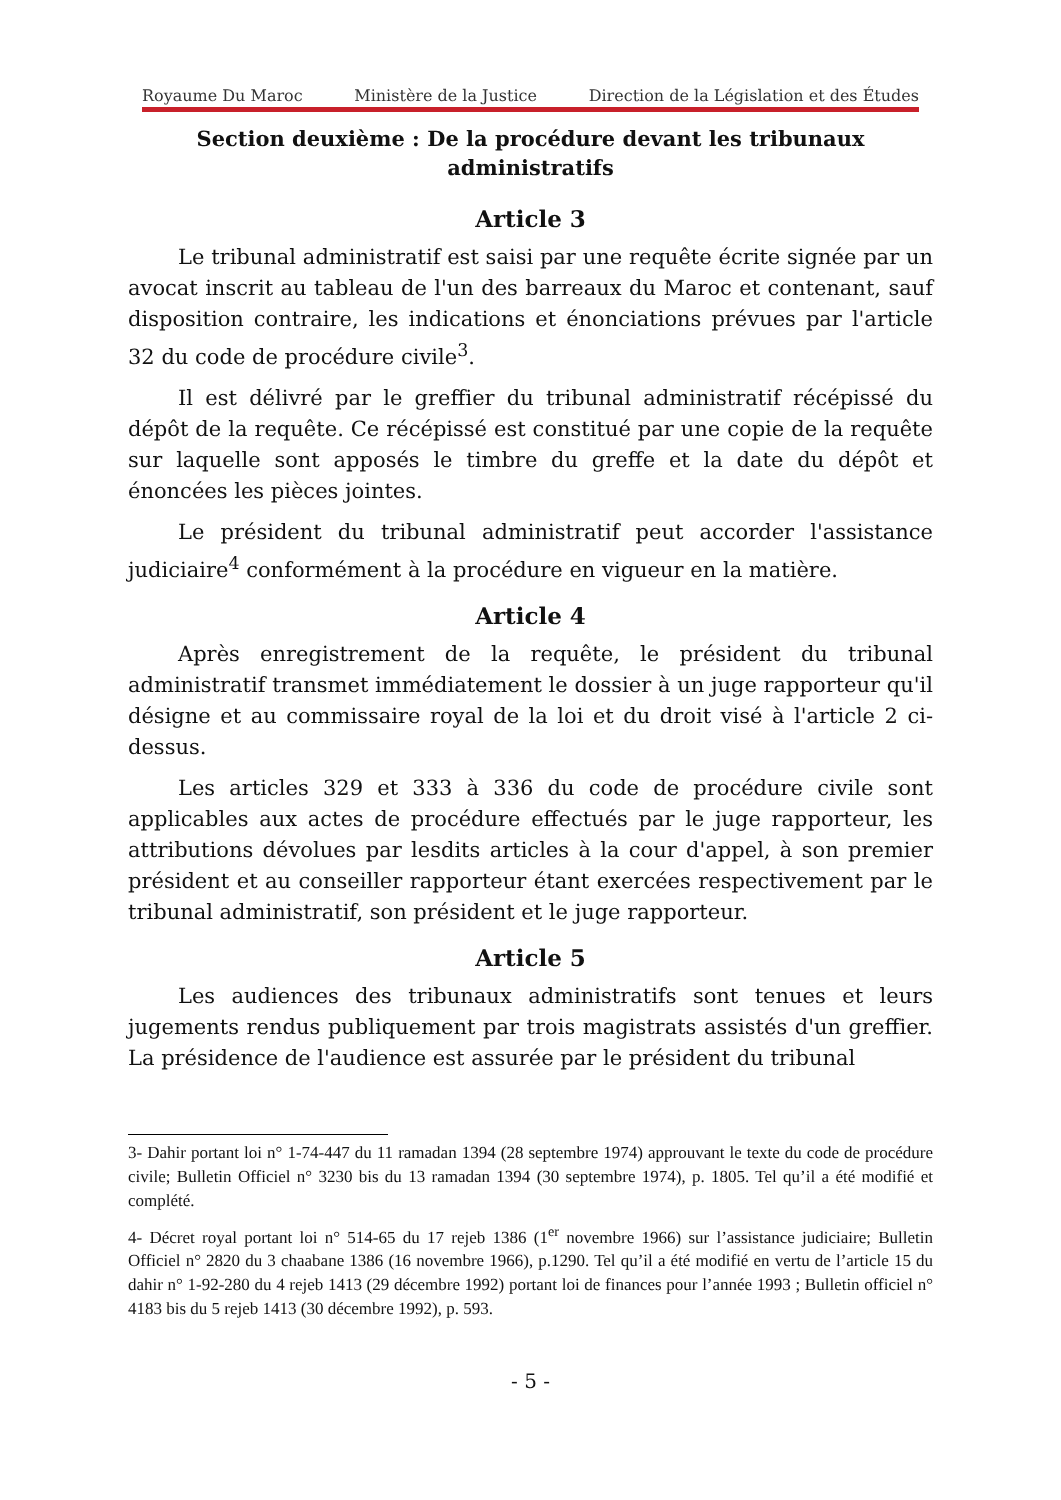Royaume Du Maroc Ministère de la Justice Direction de la Législation et des Études
Section deuxième : De la procédure devant les tribunaux administratifs
Article 3
Le tribunal administratif est saisi par une requête écrite signée par un avocat inscrit au tableau de l'un des barreaux du Maroc et contenant, sauf disposition contraire, les indications et énonciations prévues par l'article 32 du code de procédure civile<sup>3</sup>.
Il est délivré par le greffier du tribunal administratif récépissé du dépôt de la requête. Ce récépissé est constitué par une copie de la requête sur laquelle sont apposés le timbre du greffe et la date du dépôt et énoncées les pièces jointes.
Le président du tribunal administratif peut accorder l'assistance judiciaire<sup>4</sup> conformément à la procédure en vigueur en la matière.
Article 4
Après enregistrement de la requête, le président du tribunal administratif transmet immédiatement le dossier à un juge rapporteur qu'il désigne et au commissaire royal de la loi et du droit visé à l'article 2 ci-dessus.
Les articles 329 et 333 à 336 du code de procédure civile sont applicables aux actes de procédure effectués par le juge rapporteur, les attributions dévolues par lesdits articles à la cour d'appel, à son premier président et au conseiller rapporteur étant exercées respectivement par le tribunal administratif, son président et le juge rapporteur.
Article 5
Les audiences des tribunaux administratifs sont tenues et leurs jugements rendus publiquement par trois magistrats assistés d'un greffier. La présidence de l'audience est assurée par le président du tribunal
3- Dahir portant loi n° 1-74-447 du 11 ramadan 1394 (28 septembre 1974) approuvant le texte du code de procédure civile; Bulletin Officiel n° 3230 bis du 13 ramadan 1394 (30 septembre 1974), p. 1805. Tel qu’il a été modifié et complété.
4- Décret royal portant loi n° 514-65 du 17 rejeb 1386 (1<sup>er</sup> novembre 1966) sur l’assistance judiciaire; Bulletin Officiel n° 2820 du 3 chaabane 1386 (16 novembre 1966), p.1290. Tel qu’il a été modifié en vertu de l’article 15 du dahir n° 1-92-280 du 4 rejeb 1413 (29 décembre 1992) portant loi de finances pour l’année 1993 ; Bulletin officiel n° 4183 bis du 5 rejeb 1413 (30 décembre 1992), p. 593.
- 5 -